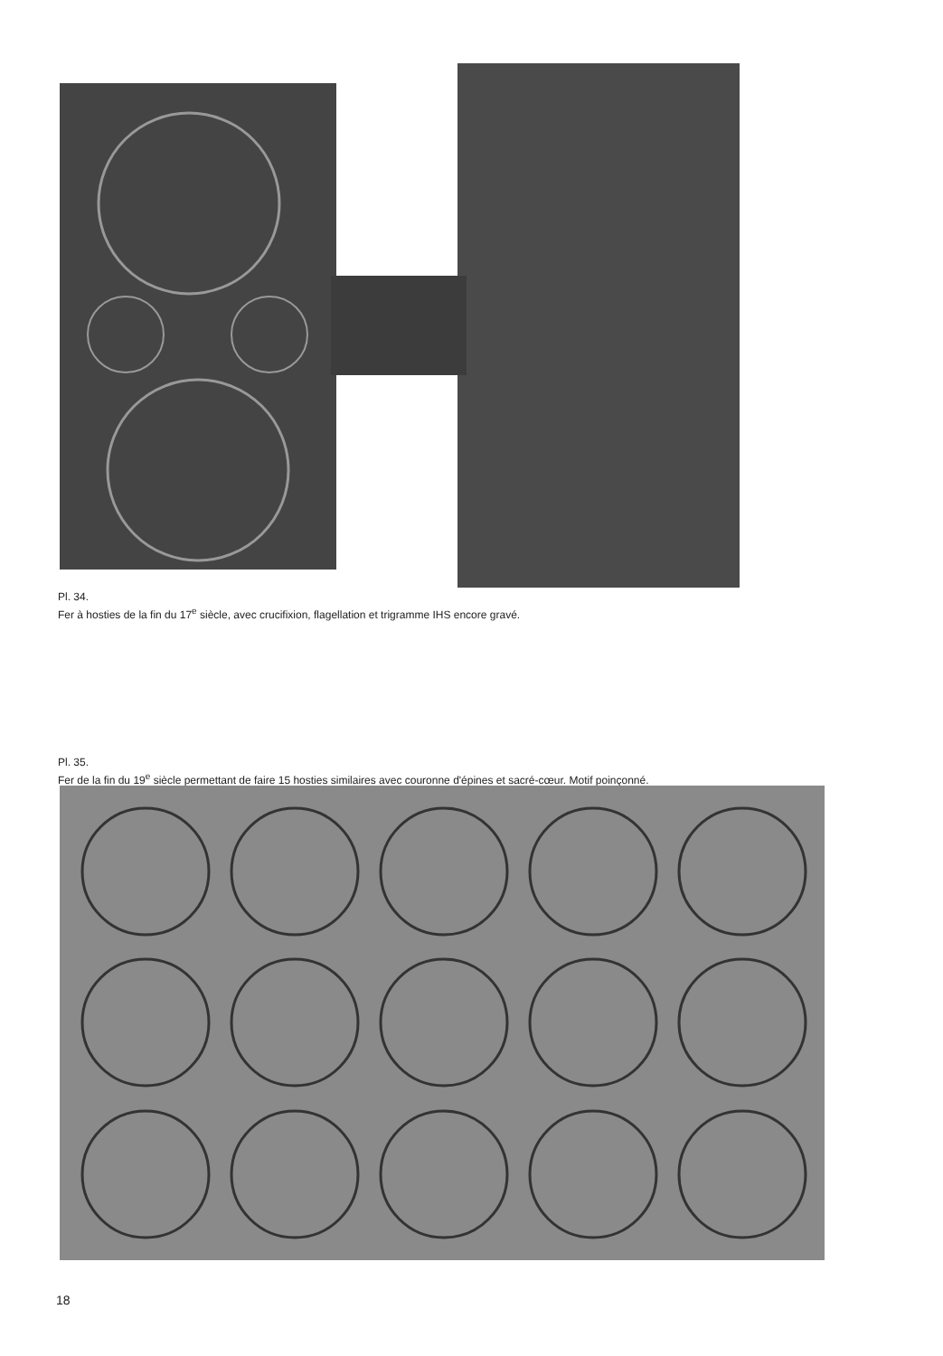Pl. 34.
Fer à hosties de la fin du 17<sup>e</sup> siècle, avec crucifixion, flagellation et trigramme IHS encore gravé.
Pl. 35.
Fer de la fin du 19<sup>e</sup> siècle permettant de faire 15 hosties similaires avec couronne d'épines et sacré-cœur. Motif poinçonné.
18